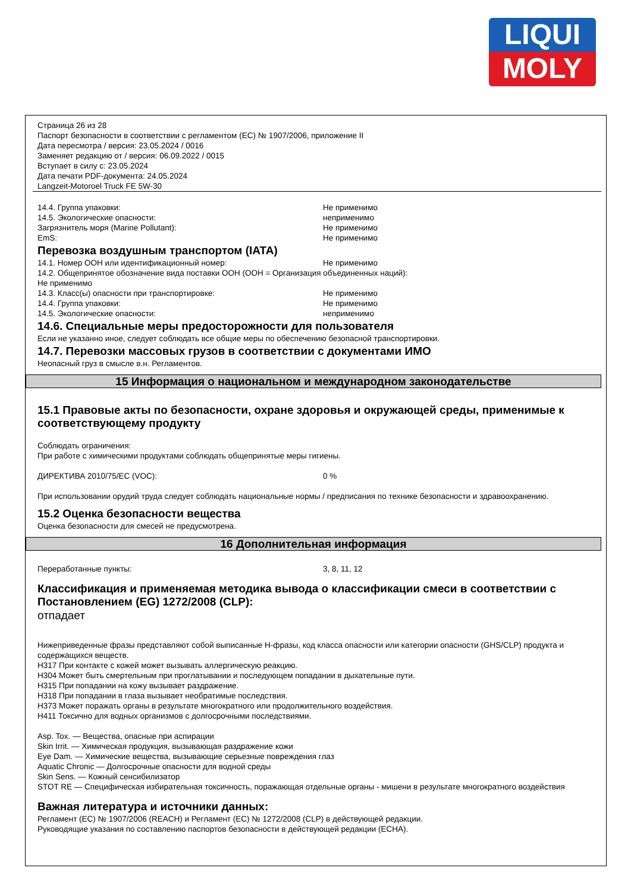LIQUI
MOLY
Страница 26 из 28
Паспорт безопасности в соответствии с регламентом (ЕС) № 1907/2006, приложение II
Дата пересмотра / версия: 23.05.2024 / 0016
Заменяет редакцию от / версия: 06.09.2022 / 0015
Вступает в силу с: 23.05.2024
Дата печати PDF-документа: 24.05.2024
Langzeit-Motoroel Truck FE 5W-30
14.4. Группа упаковки: Не применимо
14.5. Экологические опасности: неприменимо
Загрязнитель моря (Marine Pollutant): Не применимо
EmS: Не применимо
Перевозка воздушным транспортом (IATA)
14.1. Номер ООН или идентификационный номер: Не применимо
14.2. Общепринятое обозначение вида поставки ООН (ООН = Организация объединенных наций):
Не применимо
14.3. Класс(ы) опасности при транспортировке: Не применимо
14.4. Группа упаковки: Не применимо
14.5. Экологические опасности: неприменимо
14.6. Специальные меры предосторожности для пользователя
Если не указанно иное, следует соблюдать все общие меры по обеспечению безопасной транспортировки.
14.7. Перевозки массовых грузов в соответствии с документами ИМО
Неопасный груз в смысле в.н. Регламентов.
15 Информация о национальном и международном законодательстве
15.1 Правовые акты по безопасности, охране здоровья и окружающей среды, применимые к соответствующему продукту
Соблюдать ограничения:
При работе с химическими продуктами соблюдать общепринятые меры гигиены.
ДИРЕКТИВА 2010/75/ЕС (VOC): 0 %
При использовании орудий труда следует соблюдать национальные нормы / предписания по технике безопасности и здравоохранению.
15.2 Оценка безопасности вещества
Оценка безопасности для смесей не предусмотрена.
16 Дополнительная информация
Переработанные пункты: 3, 8, 11, 12
Классификация и применяемая методика вывода о классификации смеси в соответствии с Постановлением (EG) 1272/2008 (CLP):
отпадает
Нижеприведенные фразы представляют собой выписанные Н-фразы, код класса опасности или категории опасности (GHS/CLP) продукта и содержащихся веществ.
H317 При контакте с кожей может вызывать аллергическую реакцию.
H304 Может быть смертельным при проглатывании и последующем попадании в дыхательные пути.
H315 При попадании на кожу вызывает раздражение.
H318 При попадании в глаза вызывает необратимые последствия.
H373 Может поражать органы в результате многократного или продолжительного воздействия.
H411 Токсично для водных организмов с долгосрочными последствиями.
Asp. Tox. — Вещества, опасные при аспирации
Skin Irrit. — Химическая продукция, вызывающая раздражение кожи
Eye Dam. — Химические вещества, вызывающие серьезные повреждения глаз
Aquatic Chronic — Долгосрочные опасности для водной среды
Skin Sens. — Кожный сенсибилизатор
STOT RE — Специфическая избирательная токсичность, поражающая отдельные органы - мишени в результате многократного воздействия
Важная литература и источники данных:
Регламент (ЕС) № 1907/2006 (REACH) и Регламент (ЕС) № 1272/2008 (CLP) в действующей редакции.
Руководящие указания по составлению паспортов безопасности в действующей редакции (ECHA).